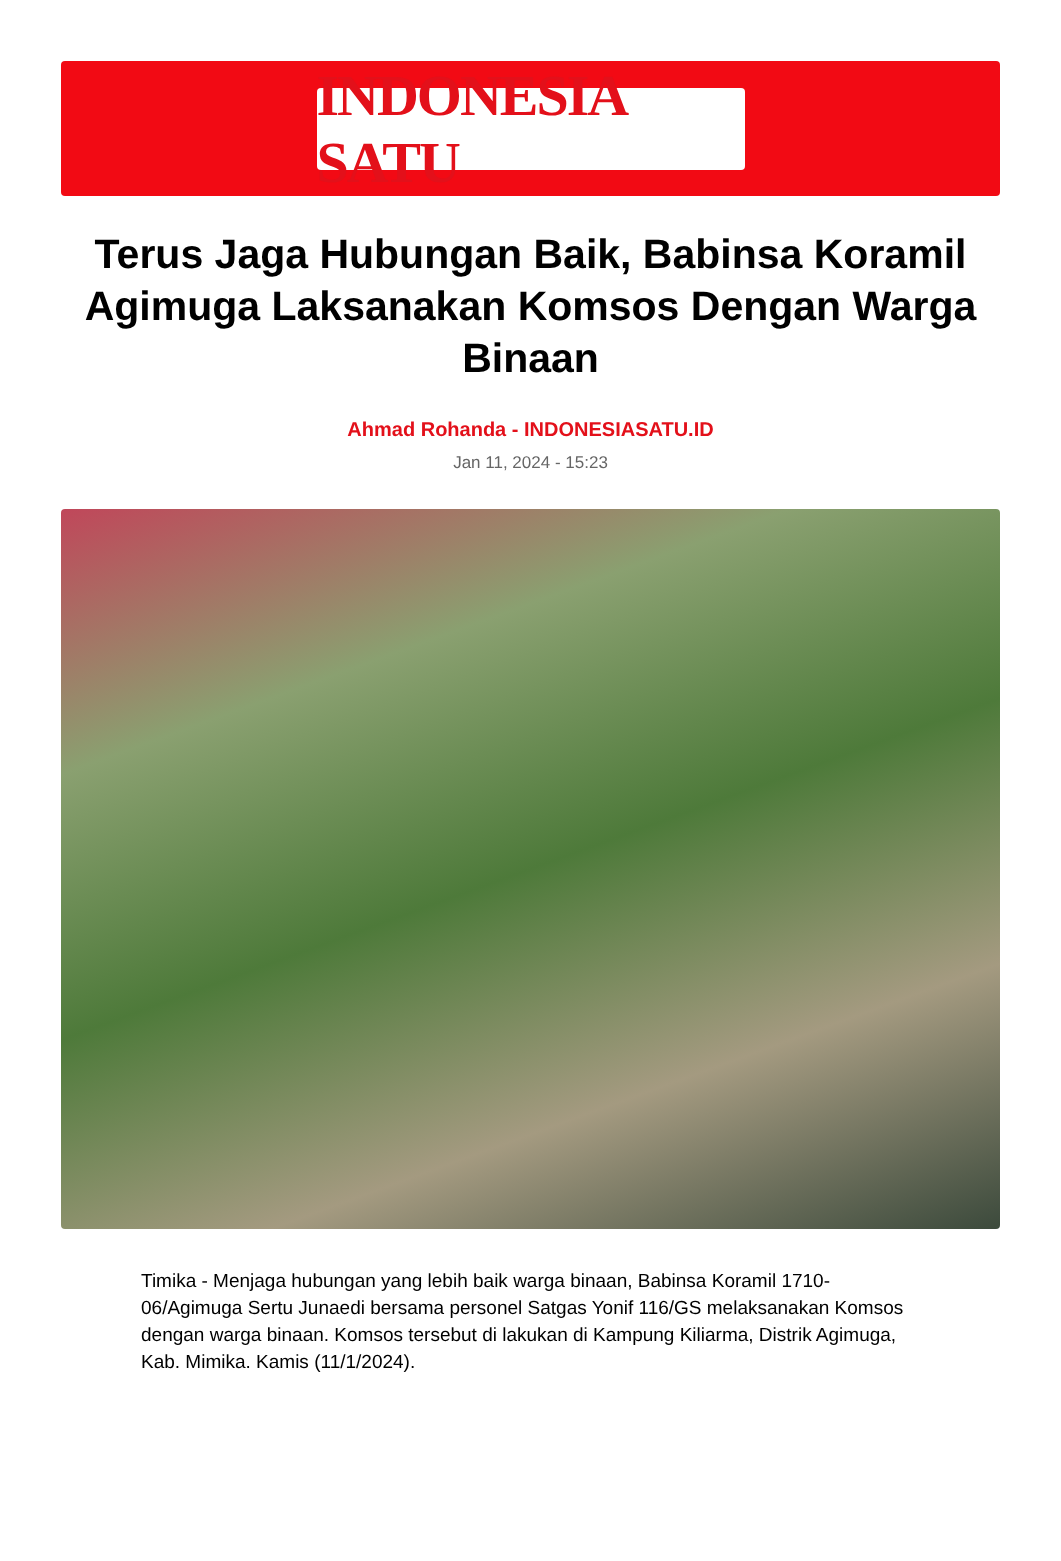INDONESIA SATU
Terus Jaga Hubungan Baik, Babinsa Koramil Agimuga Laksanakan Komsos Dengan Warga Binaan
Ahmad Rohanda - INDONESIASATU.ID
Jan 11, 2024 - 15:23
Timika - Menjaga hubungan yang lebih baik warga binaan, Babinsa Koramil 1710-06/Agimuga Sertu Junaedi bersama personel Satgas Yonif 116/GS melaksanakan Komsos dengan warga binaan. Komsos tersebut di lakukan di Kampung Kiliarma, Distrik Agimuga, Kab. Mimika. Kamis (11/1/2024).